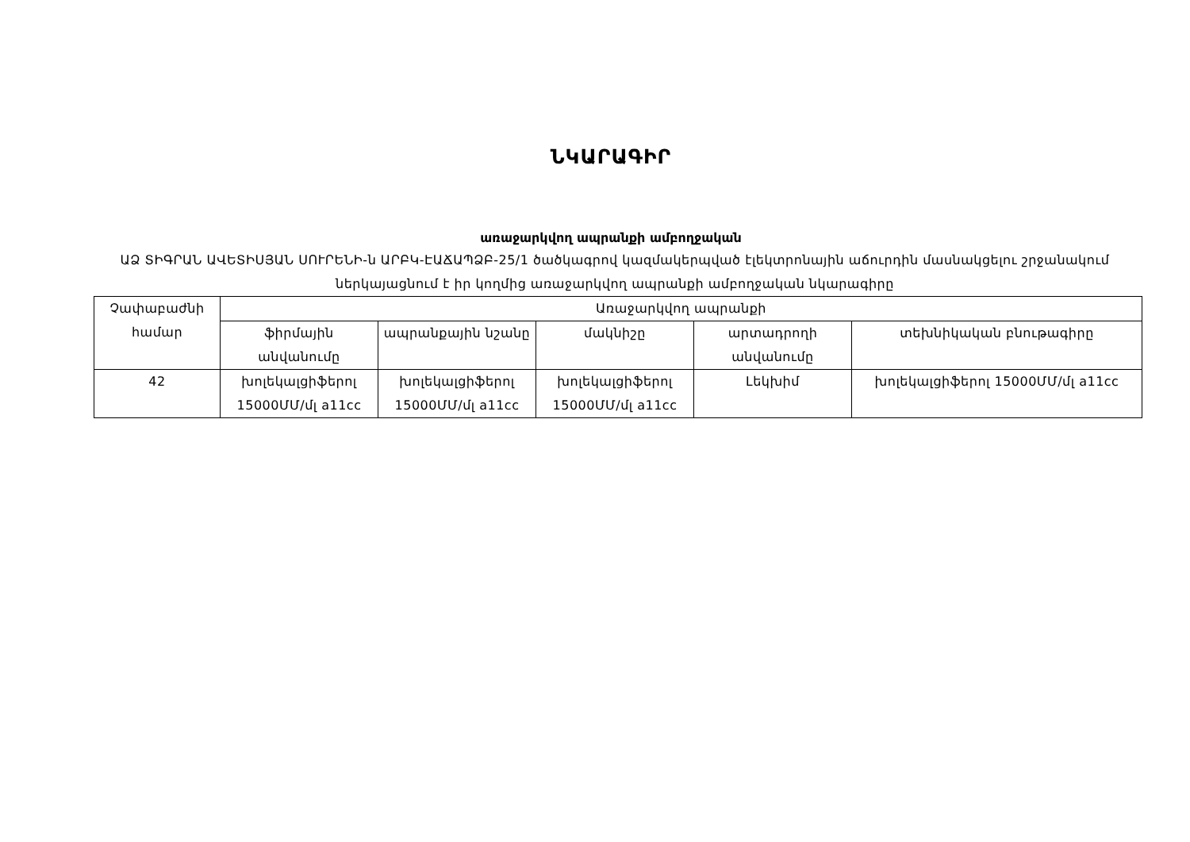ՆԿԱՐԱԳԻՐ
առաջարկվող ապրանքի ամբողջական
ԱՁ ՏԻԳՐԱՆ ԱՎԵՏԻՍՅԱՆ ՍՈՒՐԵՆԻ-ն ԱՐԲԿ-ԷԱՃԱՊՁԲ-25/1 ծածկագրով կազմակերպված էլեկտրոնային աճուրդին մասնակցելու շրջանակում ներկայացնում է իր կողմից առաջարկվող ապրանքի ամբողջական նկարագիրը
| Չափաբաժնի համար | Առաջարկվող ապրանքի | | | | |
| --- | --- | --- | --- | --- | --- |
| | ֆիրմային անվանումը | ապրանքային նշանը | մակնիշը | արտադրողի անվանումը | տեխնիկական բնութագիրը |
| 42 | խոլեկալցիֆերոլ 15000ՄՄ/մլ a11cc | խոլեկալցիֆերոլ 15000ՄՄ/մլ a11cc | խոլեկալցիֆերոլ 15000ՄՄ/մլ a11cc | Լեկխիմ | խոլեկալցիֆերոլ 15000ՄՄ/մլ a11cc |